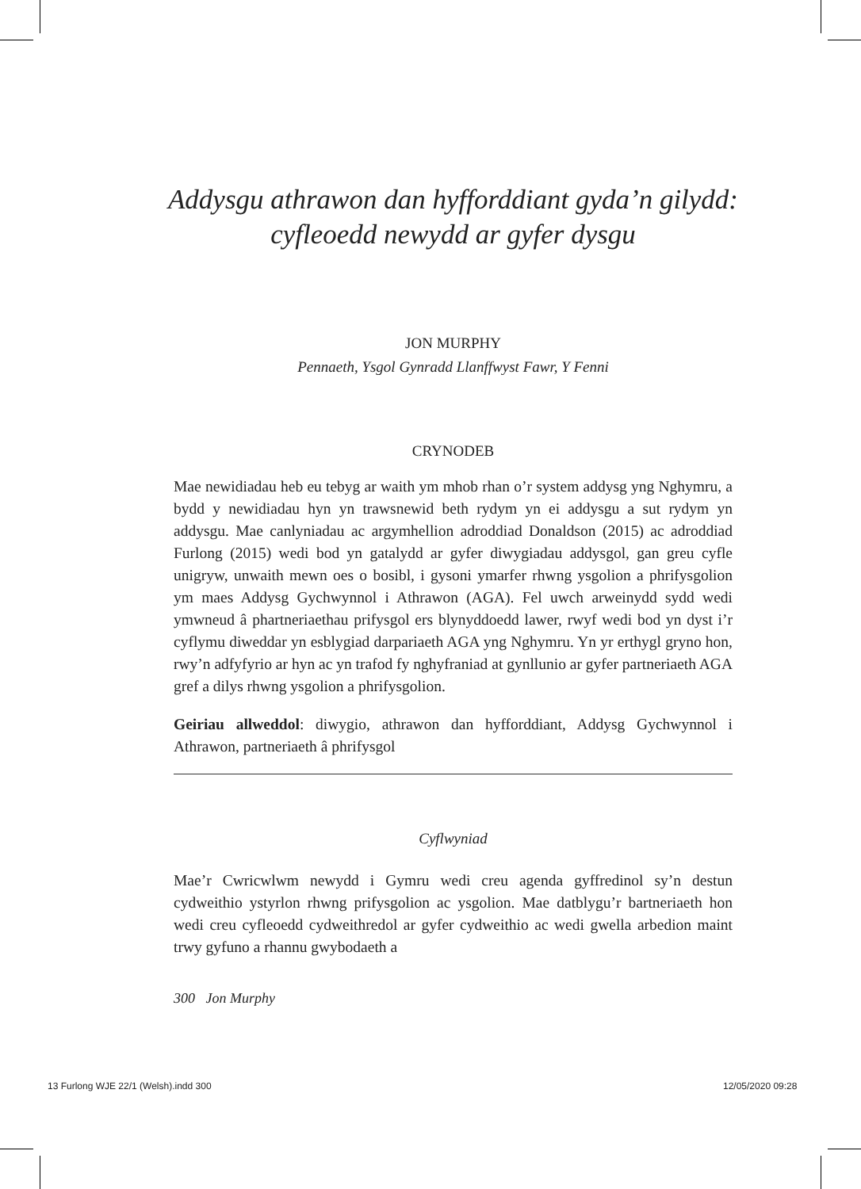Addysgu athrawon dan hyfforddiant gyda’n gilydd:
cyfleoedd newydd ar gyfer dysgu
JON MURPHY
Pennaeth, Ysgol Gynradd Llanffwyst Fawr, Y Fenni
CRYNODEB
Mae newidiadau heb eu tebyg ar waith ym mhob rhan o’r system addysg yng Nghymru, a bydd y newidiadau hyn yn trawsnewid beth rydym yn ei addysgu a sut rydym yn addysgu. Mae canlyniadau ac argymhellion adroddiad Donaldson (2015) ac adroddiad Furlong (2015) wedi bod yn gatalydd ar gyfer diwygiadau addysgol, gan greu cyfle unigryw, unwaith mewn oes o bosibl, i gysoni ymarfer rhwng ysgolion a phrifysgolion ym maes Addysg Gychwynnol i Athrawon (AGA). Fel uwch arweinydd sydd wedi ymwneud â phartneriaethau prifysgol ers blynyddoedd lawer, rwyf wedi bod yn dyst i’r cyflymu diweddar yn esblygiad darpariaeth AGA yng Nghymru. Yn yr erthygl gryno hon, rwy’n adfyfyrio ar hyn ac yn trafod fy nghyfraniad at gynllunio ar gyfer partneriaeth AGA gref a dilys rhwng ysgolion a phrifysgolion.
Geiriau allweddol: diwygio, athrawon dan hyfforddiant, Addysg Gychwynnol i Athrawon, partneriaeth â phrifysgol
Cyflwyniad
Mae’r Cwricwlwm newydd i Gymru wedi creu agenda gyffredinol sy’n destun cydweithio ystyrlon rhwng prifysgolion ac ysgolion. Mae datblygu’r bartneriaeth hon wedi creu cyfleoedd cydweithredol ar gyfer cydweithio ac wedi gwella arbedion maint trwy gyfuno a rhannu gwybodaeth a
300 Jon Murphy
13 Furlong WJE 22/1 (Welsh).indd 300
12/05/2020 09:28